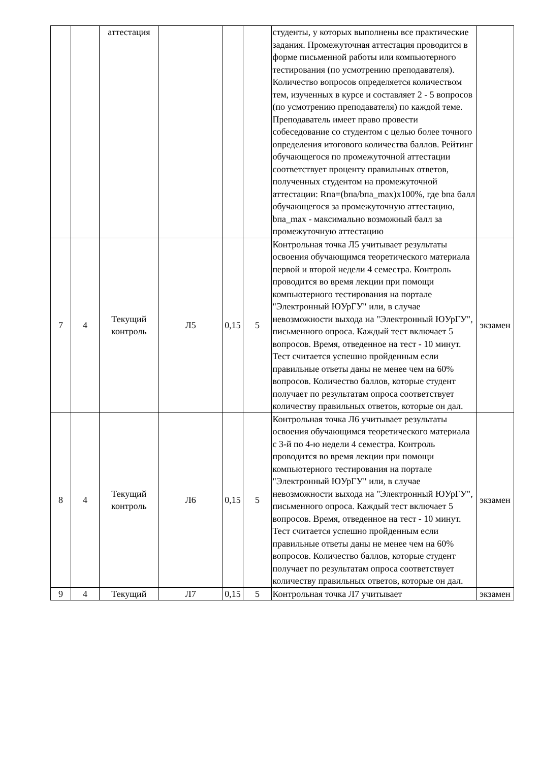| | | аттестация | | | | студенты, у которых выполнены все практические задания. Промежуточная аттестация проводится в форме письменной работы или компьютерного тестирования (по усмотрению преподавателя). Количество вопросов определяется количеством тем, изученных в курсе и составляет 2 - 5 вопросов (по усмотрению преподавателя) по каждой теме. Преподаватель имеет право провести собеседование со студентом с целью более точного определения итогового количества баллов. Рейтинг обучающегося по промежуточной аттестации соответствует проценту правильных ответов, полученных студентом на промежуточной аттестации: Rпа=(bпа/bпа_max)x100%, где bпа балл обучающегося за промежуточную аттестацию, bпа_max - максимально возможный балл за промежуточную аттестацию | |
| 7 | 4 | Текущий контроль | Л5 | 0,15 | 5 | Контрольная точка Л5 учитывает результаты освоения обучающимся теоретического материала первой и второй недели 4 семестра. Контроль проводится во время лекции при помощи компьютерного тестирования на портале "Электронный ЮУрГУ" или, в случае невозможности выхода на "Электронный ЮУрГУ", письменного опроса. Каждый тест включает 5 вопросов. Время, отведенное на тест - 10 минут. Тест считается успешно пройденным если правильные ответы даны не менее чем на 60% вопросов. Количество баллов, которые студент получает по результатам опроса соответствует количеству правильных ответов, которые он дал. | экзамен |
| 8 | 4 | Текущий контроль | Л6 | 0,15 | 5 | Контрольная точка Л6 учитывает результаты освоения обучающимся теоретического материала с 3-й по 4-ю недели 4 семестра. Контроль проводится во время лекции при помощи компьютерного тестирования на портале "Электронный ЮУрГУ" или, в случае невозможности выхода на "Электронный ЮУрГУ", письменного опроса. Каждый тест включает 5 вопросов. Время, отведенное на тест - 10 минут. Тест считается успешно пройденным если правильные ответы даны не менее чем на 60% вопросов. Количество баллов, которые студент получает по результатам опроса соответствует количеству правильных ответов, которые он дал. | экзамен |
| 9 | 4 | Текущий | Л7 | 0,15 | 5 | Контрольная точка Л7 учитывает | экзамен |